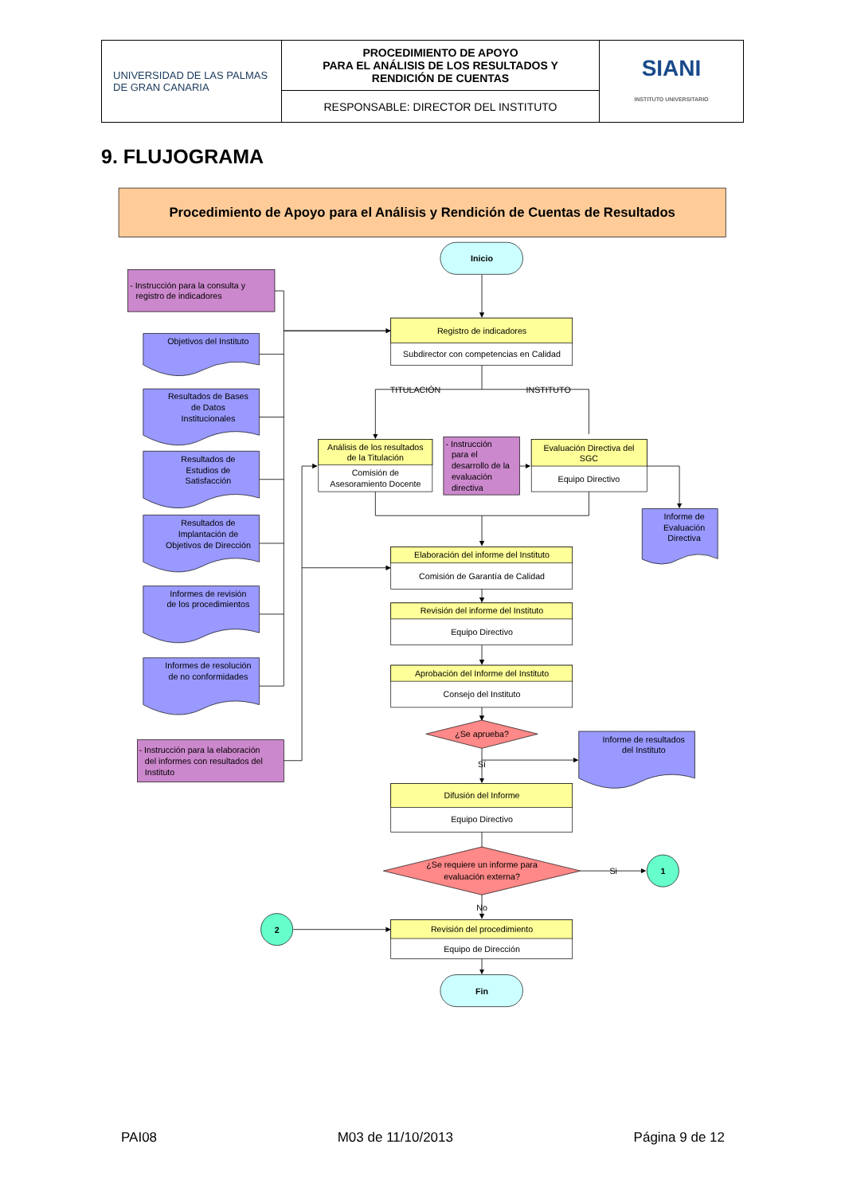| UNIVERSIDAD DE LAS PALMAS DE GRAN CANARIA | PROCEDIMIENTO DE APOYO PARA EL ANÁLISIS DE LOS RESULTADOS Y RENDICIÓN DE CUENTAS | SIANI INSTITUTO UNIVERSITARIO |
| | RESPONSABLE: DIRECTOR DEL INSTITUTO | |
9. FLUJOGRAMA
Procedimiento de Apoyo para el Análisis y Rendición de Cuentas de Resultados
Inicio
Fin
Registro de indicadores
Subdirector con competencias en Calidad
TITULACIÓN
INSTITUTO
Análisis de los resultados
de la Titulación
Comisión de
Asesoramiento Docente
Evaluación Directiva del
SGC
Equipo Directivo
Objetivos del Instituto
Resultados de Bases
de Datos
Institucionales
Resultados de
Estudios de
Satisfacción
Resultados de
Implantación de
Objetivos de Dirección
Informes de revisión
de los procedimientos
Informes de resolución
de no conformidades
Informe de
Evaluación
Directiva
Elaboración del informe del Instituto
Comisión de Garantía de Calidad
Revisión del informe del Instituto
Equipo Directivo
Aprobación del Informe del Instituto
Consejo del Instituto
¿Se aprueba?
Sí
Informe de resultados
del Instituto
Difusión del Informe
Equipo Directivo
¿Se requiere un informe para
evaluación externa?
Si
1
2
No
Revisión del procedimiento
Equipo de Dirección
- Instrucción para la consulta y
registro de indicadores
- Instrucción
para el
desarrollo de la
evaluación
directiva
- Instrucción para la elaboración
del informes con resultados del
Instituto
PAI08 M03 de 11/10/2013 Página 9 de 12